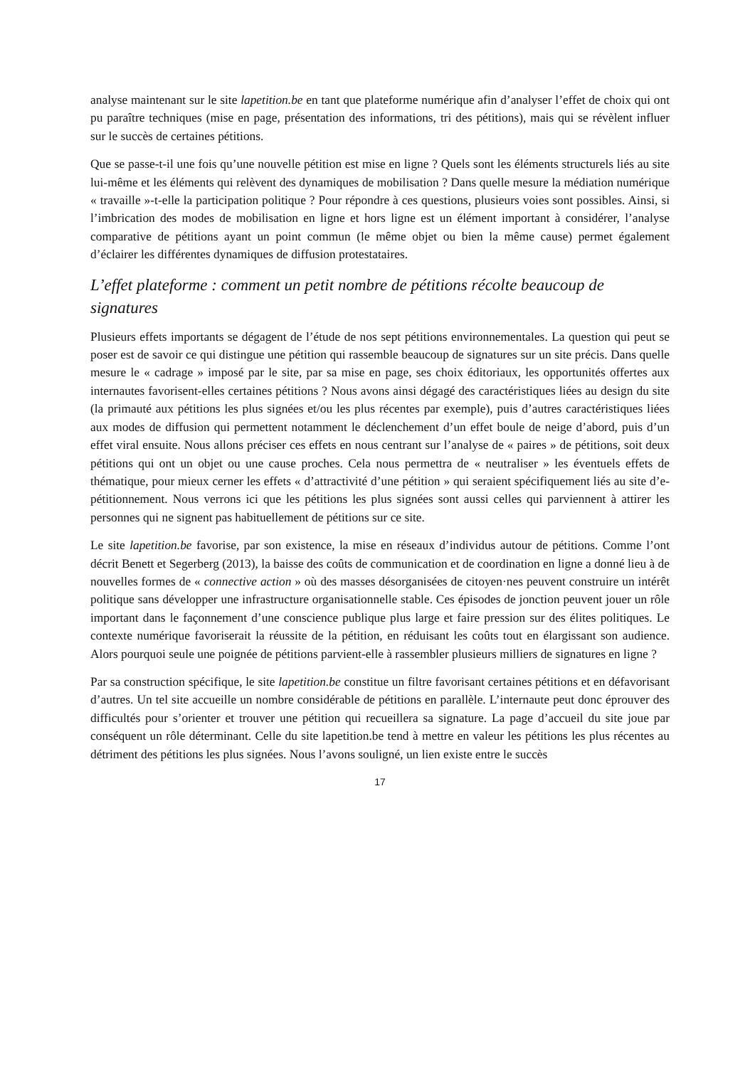analyse maintenant sur le site lapetition.be en tant que plateforme numérique afin d’analyser l’effet de choix qui ont pu paraître techniques (mise en page, présentation des informations, tri des pétitions), mais qui se révèlent influer sur le succès de certaines pétitions.
Que se passe-t-il une fois qu’une nouvelle pétition est mise en ligne ? Quels sont les éléments structurels liés au site lui-même et les éléments qui relèvent des dynamiques de mobilisation ? Dans quelle mesure la médiation numérique « travaille »-t-elle la participation politique ? Pour répondre à ces questions, plusieurs voies sont possibles. Ainsi, si l’imbrication des modes de mobilisation en ligne et hors ligne est un élément important à considérer, l’analyse comparative de pétitions ayant un point commun (le même objet ou bien la même cause) permet également d’éclairer les différentes dynamiques de diffusion protestataires.
L’effet plateforme : comment un petit nombre de pétitions récolte beaucoup de signatures
Plusieurs effets importants se dégagent de l’étude de nos sept pétitions environnementales. La question qui peut se poser est de savoir ce qui distingue une pétition qui rassemble beaucoup de signatures sur un site précis. Dans quelle mesure le « cadrage » imposé par le site, par sa mise en page, ses choix éditoriaux, les opportunités offertes aux internautes favorisent-elles certaines pétitions ? Nous avons ainsi dégagé des caractéristiques liées au design du site (la primauté aux pétitions les plus signées et/ou les plus récentes par exemple), puis d’autres caractéristiques liées aux modes de diffusion qui permettent notamment le déclenchement d’un effet boule de neige d’abord, puis d’un effet viral ensuite. Nous allons préciser ces effets en nous centrant sur l’analyse de « paires » de pétitions, soit deux pétitions qui ont un objet ou une cause proches. Cela nous permettra de « neutraliser » les éventuels effets de thématique, pour mieux cerner les effets « d’attractivité d’une pétition » qui seraient spécifiquement liés au site d’e-pétitionnement. Nous verrons ici que les pétitions les plus signées sont aussi celles qui parviennent à attirer les personnes qui ne signent pas habituellement de pétitions sur ce site.
Le site lapetition.be favorise, par son existence, la mise en réseaux d’individus autour de pétitions. Comme l’ont décrit Benett et Segerberg (2013), la baisse des coûts de communication et de coordination en ligne a donné lieu à de nouvelles formes de « connective action » où des masses désorganisées de citoyen·nes peuvent construire un intérêt politique sans développer une infrastructure organisationnelle stable. Ces épisodes de jonction peuvent jouer un rôle important dans le façonnement d’une conscience publique plus large et faire pression sur des élites politiques. Le contexte numérique favoriserait la réussite de la pétition, en réduisant les coûts tout en élargissant son audience. Alors pourquoi seule une poignée de pétitions parvient-elle à rassembler plusieurs milliers de signatures en ligne ?
Par sa construction spécifique, le site lapetition.be constitue un filtre favorisant certaines pétitions et en défavorisant d’autres. Un tel site accueille un nombre considérable de pétitions en parallèle. L’internaute peut donc éprouver des difficultés pour s’orienter et trouver une pétition qui recueillera sa signature. La page d’accueil du site joue par conséquent un rôle déterminant. Celle du site lapetition.be tend à mettre en valeur les pétitions les plus récentes au détriment des pétitions les plus signées. Nous l’avons souligné, un lien existe entre le succès
17